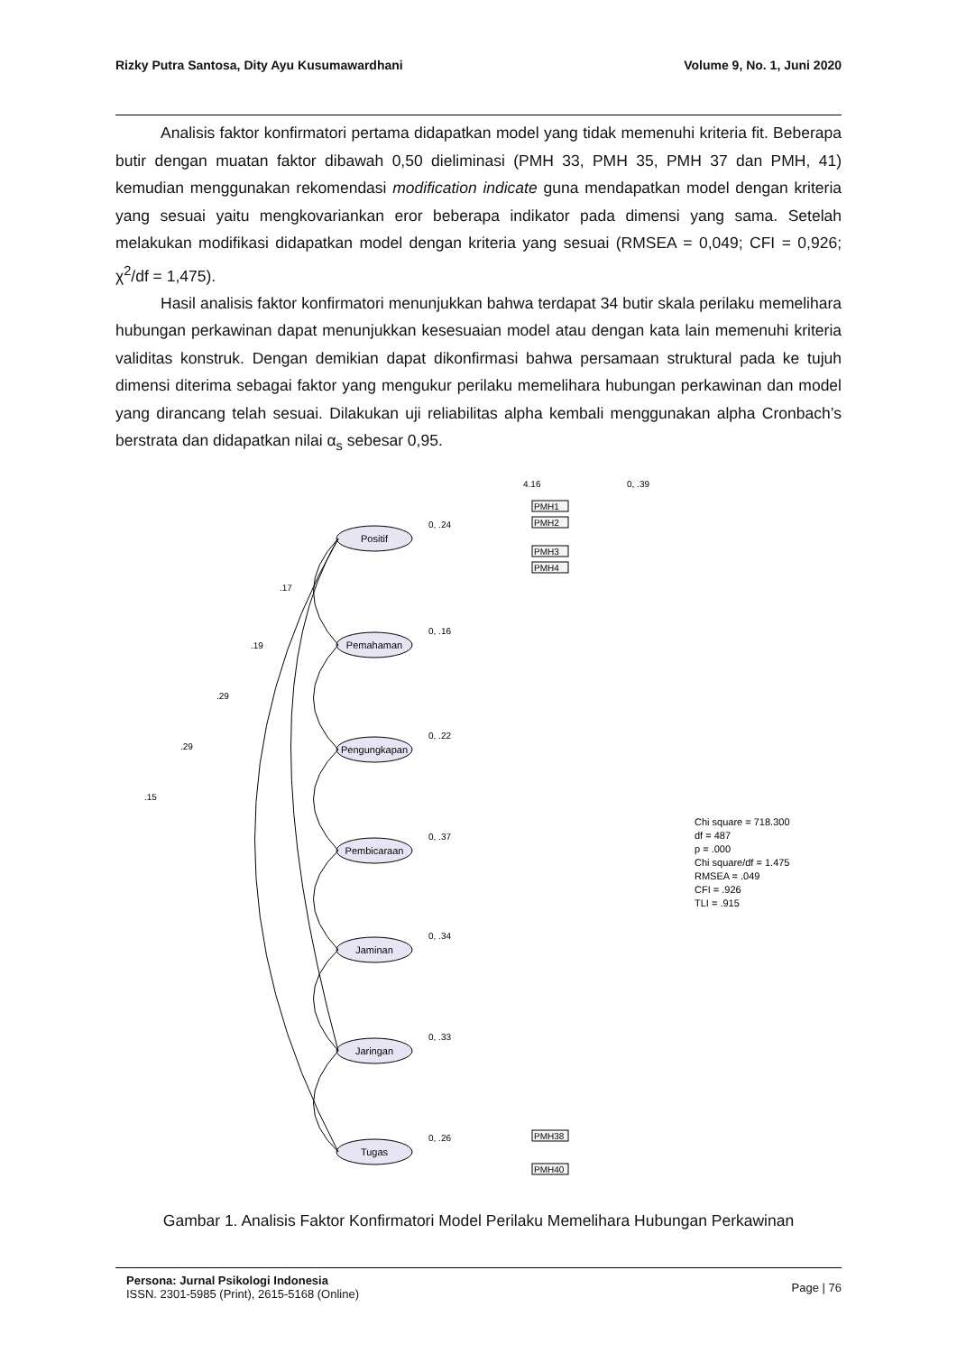Rizky Putra Santosa, Dity Ayu Kusumawardhani Volume 9, No. 1, Juni 2020
Analisis faktor konfirmatori pertama didapatkan model yang tidak memenuhi kriteria fit. Beberapa butir dengan muatan faktor dibawah 0,50 dieliminasi (PMH 33, PMH 35, PMH 37 dan PMH, 41) kemudian menggunakan rekomendasi modification indicate guna mendapatkan model dengan kriteria yang sesuai yaitu mengkovariankan eror beberapa indikator pada dimensi yang sama. Setelah melakukan modifikasi didapatkan model dengan kriteria yang sesuai (RMSEA = 0,049; CFI = 0,926; χ<sup>2</sup>/df = 1,475).
Hasil analisis faktor konfirmatori menunjukkan bahwa terdapat 34 butir skala perilaku memelihara hubungan perkawinan dapat menunjukkan kesesuaian model atau dengan kata lain memenuhi kriteria validitas konstruk. Dengan demikian dapat dikonfirmasi bahwa persamaan struktural pada ke tujuh dimensi diterima sebagai faktor yang mengukur perilaku memelihara hubungan perkawinan dan model yang dirancang telah sesuai. Dilakukan uji reliabilitas alpha kembali menggunakan alpha Cronbach’s berstrata dan didapatkan nilai α<sub>s</sub> sebesar 0,95.
Positif
Pemahaman
Pengungkapan
Pembicaraan
Jaminan
Jaringan
Tugas
4.16
0, .39
0, .24
0, .16
0, .22
0, .37
0, .34
0, .33
0, .26
.17
.19
.29
.29
.15
PMH1
PMH2
PMH3
PMH4
PMH38
PMH40
Chi square = 718.300
df = 487
p = .000
Chi square/df = 1.475
RMSEA = .049
CFI = .926
TLI = .915
Gambar 1. Analisis Faktor Konfirmatori Model Perilaku Memelihara Hubungan Perkawinan
Persona: Jurnal Psikologi Indonesia
ISSN. 2301-5985 (Print), 2615-5168 (Online)
Page | 76